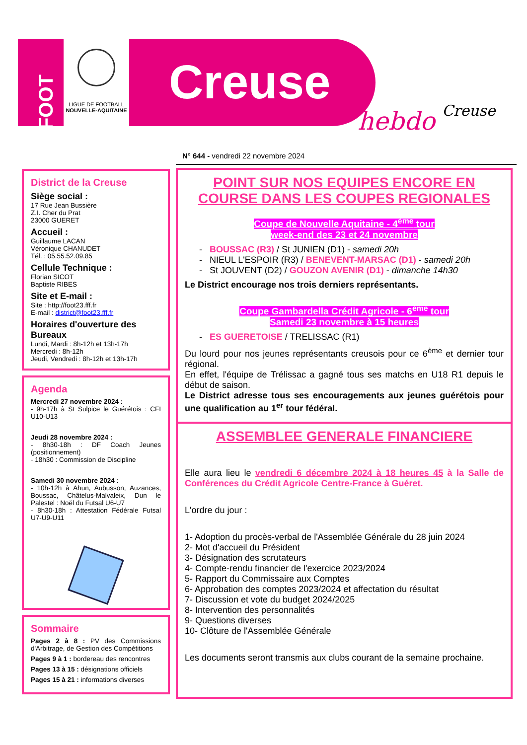FOOT
LIGUE DE FOOTBALL
NOUVELLE-AQUITAINE
Creuse
hebdo Creuse
N° 644 - vendredi 22 novembre 2024
District de la Creuse
Siège social :
17 Rue Jean Bussière
Z.I. Cher du Prat
23000 GUERET
Accueil :
Guillaume LACAN
Véronique CHANUDET
Tél. : 05.55.52.09.85
Cellule Technique :
Florian SICOT
Baptiste RIBES
Site et E-mail :
Site : http://foot23.fff.fr
E-mail : district@foot23.fff.fr
Horaires d'ouverture des Bureaux
Lundi, Mardi : 8h-12h et 13h-17h
Mercredi : 8h-12h
Jeudi, Vendredi : 8h-12h et 13h-17h
Agenda
Mercredi 27 novembre 2024 :
- 9h-17h à St Sulpice le Guérétois : CFI U10-U13
Jeudi 28 novembre 2024 :
- 8h30-18h : DF Coach Jeunes (positionnement)
- 18h30 : Commission de Discipline
Samedi 30 novembre 2024 :
- 10h-12h à Ahun, Aubusson, Auzances, Boussac, Châtelus-Malvaleix, Dun le Palestel : Noël du Futsal U6-U7
- 8h30-18h : Attestation Fédérale Futsal U7-U9-U11
Sommaire
Pages 2 à 8 : PV des Commissions d'Arbitrage, de Gestion des Compétitions
Pages 9 à 1 : bordereau des rencontres
Pages 13 à 15 : désignations officiels
Pages 15 à 21 : informations diverses
POINT SUR NOS EQUIPES ENCORE EN COURSE DANS LES COUPES REGIONALES
Coupe de Nouvelle Aquitaine - 4<sup>ème</sup> tour
week-end des 23 et 24 novembre
BOUSSAC (R3) / St JUNIEN (D1) - samedi 20h
NIEUL L'ESPOIR (R3) / BENEVENT-MARSAC (D1) - samedi 20h
St JOUVENT (D2) / GOUZON AVENIR (D1) - dimanche 14h30
Le District encourage nos trois derniers représentants.
Coupe Gambardella Crédit Agricole - 6<sup>ème</sup> tour
Samedi 23 novembre à 15 heures
ES GUERETOISE / TRELISSAC (R1)
Du lourd pour nos jeunes représentants creusois pour ce 6<sup>ème</sup> et dernier tour régional.
En effet, l'équipe de Trélissac a gagné tous ses matchs en U18 R1 depuis le début de saison.
Le District adresse tous ses encouragements aux jeunes guérétois pour une qualification au 1<sup>er</sup> tour fédéral.
ASSEMBLEE GENERALE FINANCIERE
Elle aura lieu le vendredi 6 décembre 2024 à 18 heures 45 à la Salle de Conférences du Crédit Agricole Centre-France à Guéret.
L'ordre du jour :
1- Adoption du procès-verbal de l'Assemblée Générale du 28 juin 2024
2- Mot d'accueil du Président
3- Désignation des scrutateurs
4- Compte-rendu financier de l'exercice 2023/2024
5- Rapport du Commissaire aux Comptes
6- Approbation des comptes 2023/2024 et affectation du résultat
7- Discussion et vote du budget 2024/2025
8- Intervention des personnalités
9- Questions diverses
10- Clôture de l'Assemblée Générale
Les documents seront transmis aux clubs courant de la semaine prochaine.